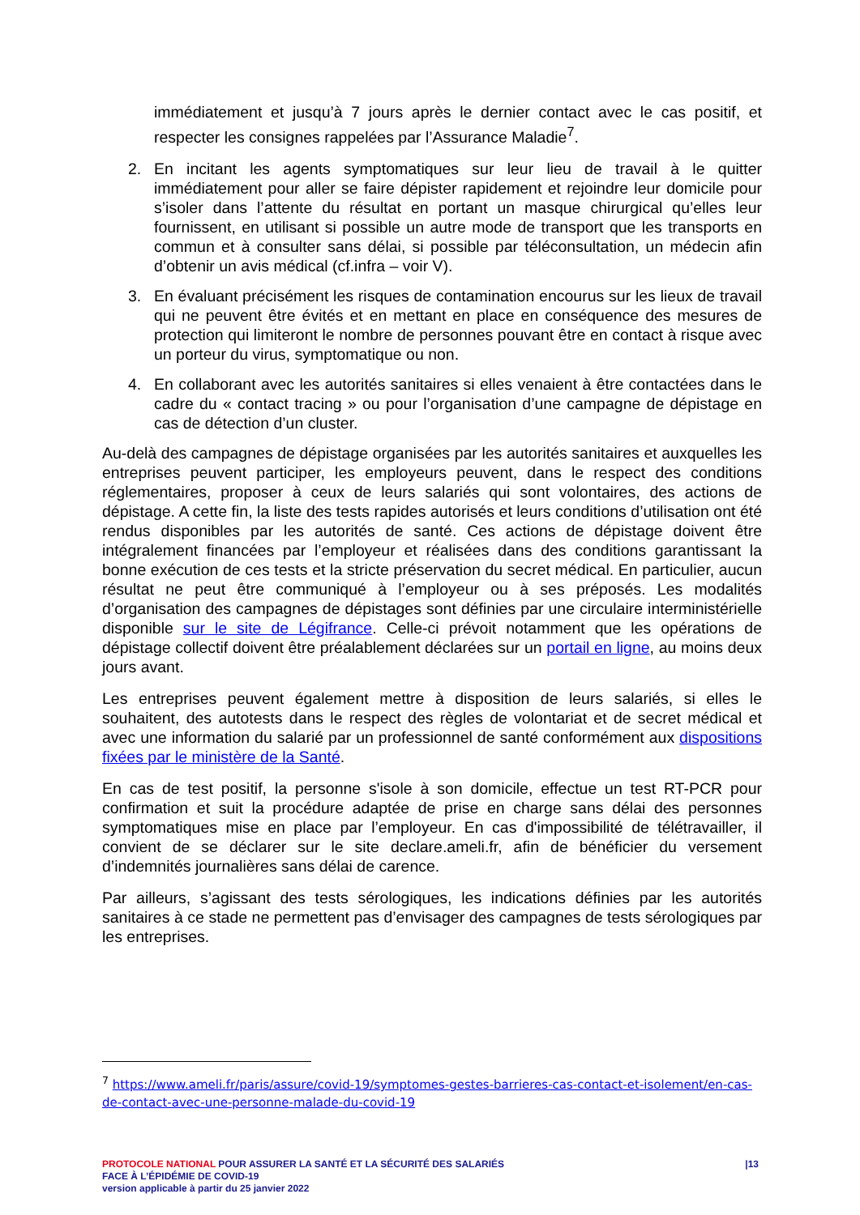immédiatement et jusqu’à 7 jours après le dernier contact avec le cas positif, et respecter les consignes rappelées par l’Assurance Maladie<sup>7</sup>.
2. En incitant les agents symptomatiques sur leur lieu de travail à le quitter immédiatement pour aller se faire dépister rapidement et rejoindre leur domicile pour s’isoler dans l’attente du résultat en portant un masque chirurgical qu’elles leur fournissent, en utilisant si possible un autre mode de transport que les transports en commun et à consulter sans délai, si possible par téléconsultation, un médecin afin d’obtenir un avis médical (cf.infra – voir V).
3. En évaluant précisément les risques de contamination encourus sur les lieux de travail qui ne peuvent être évités et en mettant en place en conséquence des mesures de protection qui limiteront le nombre de personnes pouvant être en contact à risque avec un porteur du virus, symptomatique ou non.
4. En collaborant avec les autorités sanitaires si elles venaient à être contactées dans le cadre du « contact tracing » ou pour l’organisation d’une campagne de dépistage en cas de détection d’un cluster.
Au-delà des campagnes de dépistage organisées par les autorités sanitaires et auxquelles les entreprises peuvent participer, les employeurs peuvent, dans le respect des conditions réglementaires, proposer à ceux de leurs salariés qui sont volontaires, des actions de dépistage. A cette fin, la liste des tests rapides autorisés et leurs conditions d’utilisation ont été rendus disponibles par les autorités de santé. Ces actions de dépistage doivent être intégralement financées par l’employeur et réalisées dans des conditions garantissant la bonne exécution de ces tests et la stricte préservation du secret médical. En particulier, aucun résultat ne peut être communiqué à l’employeur ou à ses préposés. Les modalités d’organisation des campagnes de dépistages sont définies par une circulaire interministérielle disponible sur le site de Légifrance. Celle-ci prévoit notamment que les opérations de dépistage collectif doivent être préalablement déclarées sur un portail en ligne, au moins deux jours avant.
Les entreprises peuvent également mettre à disposition de leurs salariés, si elles le souhaitent, des autotests dans le respect des règles de volontariat et de secret médical et avec une information du salarié par un professionnel de santé conformément aux dispositions fixées par le ministère de la Santé.
En cas de test positif, la personne s'isole à son domicile, effectue un test RT-PCR pour confirmation et suit la procédure adaptée de prise en charge sans délai des personnes symptomatiques mise en place par l’employeur. En cas d'impossibilité de télétravailler, il convient de se déclarer sur le site declare.ameli.fr, afin de bénéficier du versement d’indemnités journalières sans délai de carence.
Par ailleurs, s’agissant des tests sérologiques, les indications définies par les autorités sanitaires à ce stade ne permettent pas d’envisager des campagnes de tests sérologiques par les entreprises.
<sup>7</sup> https://www.ameli.fr/paris/assure/covid-19/symptomes-gestes-barrieres-cas-contact-et-isolement/en-cas-de-contact-avec-une-personne-malade-du-covid-19
|13 PROTOCOLE NATIONAL POUR ASSURER LA SANTÉ ET LA SÉCURITÉ DES SALARIÉS
FACE À L’ÉPIDÉMIE DE COVID-19
version applicable à partir du 25 janvier 2022